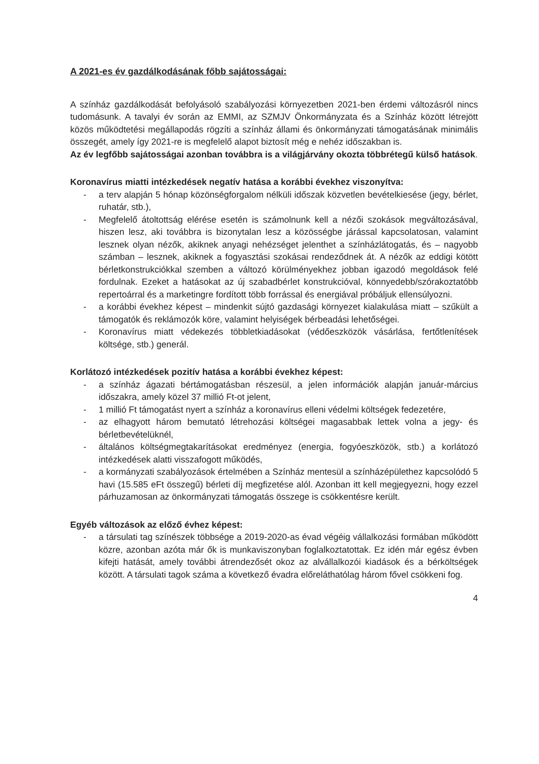A 2021-es év gazdálkodásának főbb sajátosságai:
A színház gazdálkodását befolyásoló szabályozási környezetben 2021-ben érdemi változásról nincs tudomásunk. A tavalyi év során az EMMI, az SZMJV Önkormányzata és a Színház között létrejött közös működtetési megállapodás rögzíti a színház állami és önkormányzati támogatásának minimális összegét, amely így 2021-re is megfelelő alapot biztosít még e nehéz időszakban is.
Az év legfőbb sajátosságai azonban továbbra is a világjárvány okozta többrétegű külső hatások.
Koronavírus miatti intézkedések negatív hatása a korábbi évekhez viszonyítva:
- a terv alapján 5 hónap közönségforgalom nélküli időszak közvetlen bevételkiesése (jegy, bérlet, ruhatár, stb.),
- Megfelelő átoltottság elérése esetén is számolnunk kell a nézői szokások megváltozásával, hiszen lesz, aki továbbra is bizonytalan lesz a közösségbe járással kapcsolatosan, valamint lesznek olyan nézők, akiknek anyagi nehézséget jelenthet a színházlátogatás, és – nagyobb számban – lesznek, akiknek a fogyasztási szokásai rendeződnek át. A nézők az eddigi kötött bérletkonstrukciókkal szemben a változó körülményekhez jobban igazodó megoldások felé fordulnak. Ezeket a hatásokat az új szabadbérlet konstrukcióval, könnyedebb/szórakoztatóbb repertoárral és a marketingre fordított több forrással és energiával próbáljuk ellensúlyozni.
- a korábbi évekhez képest – mindenkit sújtó gazdasági környezet kialakulása miatt – szűkült a támogatók és reklámozók köre, valamint helyiségek bérbeadási lehetőségei.
- Koronavírus miatt védekezés többletkiadásokat (védőeszközök vásárlása, fertőtlenítések költsége, stb.) generál.
Korlátozó intézkedések pozitív hatása a korábbi évekhez képest:
- a színház ágazati bértámogatásban részesül, a jelen információk alapján január-március időszakra, amely közel 37 millió Ft-ot jelent,
- 1 millió Ft támogatást nyert a színház a koronavírus elleni védelmi költségek fedezetére,
- az elhagyott három bemutató létrehozási költségei magasabbak lettek volna a jegy- és bérletbevételüknél,
- általános költségmegtakarításokat eredményez (energia, fogyóeszközök, stb.) a korlátozó intézkedések alatti visszafogott működés,
- a kormányzati szabályozások értelmében a Színház mentesül a színházépülethez kapcsolódó 5 havi (15.585 eFt összegű) bérleti díj megfizetése alól. Azonban itt kell megjegyezni, hogy ezzel párhuzamosan az önkormányzati támogatás összege is csökkentésre került.
Egyéb változások az előző évhez képest:
- a társulati tag színészek többsége a 2019-2020-as évad végéig vállalkozási formában működött közre, azonban azóta már ők is munkaviszonyban foglalkoztatottak. Ez idén már egész évben kifejti hatását, amely további átrendezősét okoz az alvállalkozói kiadások és a bérköltségek között. A társulati tagok száma a következő évadra előreláthatólag három fővel csökkeni fog.
4